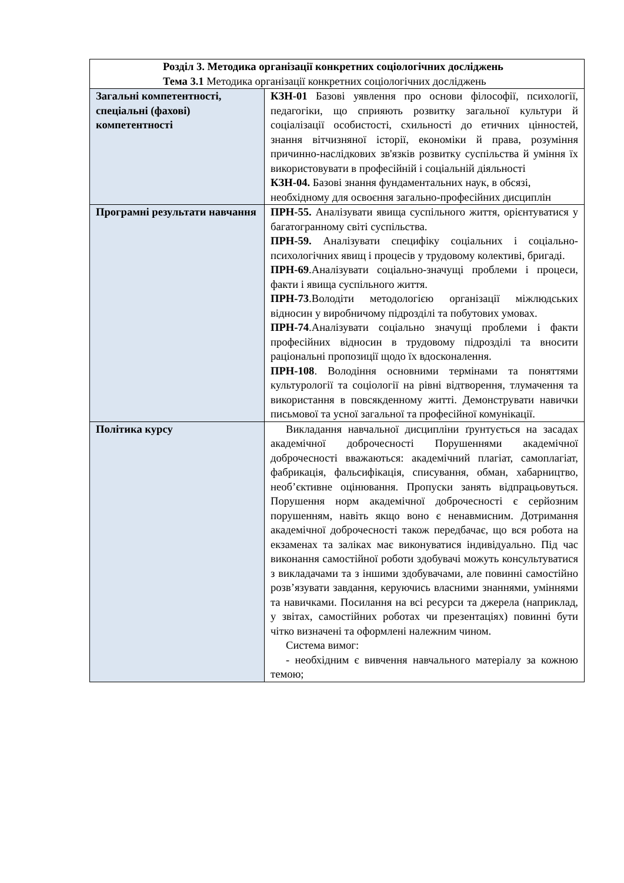| Розділ 3. Методика організації конкретних соціологічних досліджень Тема 3.1 Методика організації конкретних соціологічних досліджень | |
| Загальні компетентності, спеціальні (фахові) компетентності | КЗН-01 Базові уявлення про основи філософії, психології, педагогіки, що сприяють розвитку загальної культури й соціалізації особистості, схильності до етичних цінностей, знання вітчизняної історії, економіки й права, розуміння причинно-наслідкових зв'язків розвитку суспільства й уміння їх використовувати в професійній і соціальній діяльності КЗН-04. Базові знання фундаментальних наук, в обсязі, необхідному для освоєння загально-професійних дисциплін |
| Програмні результати навчання | ПРН-55. Аналізувати явища суспільного життя, орієнтуватися у багатогранному світі суспільства. ПРН-59. Аналізувати специфіку соціальних і соціально-психологічних явищ і процесів у трудовому колективі, бригаді. ПРН-69 .Аналізувати соціально-значущі проблеми і процеси, факти і явища суспільного життя. ПРН-73 .Володіти методологією організації міжлюдських відносин у виробничому підрозділі та побутових умовах. ПРН-74 .Аналізувати соціально значущі проблеми і факти професійних відносин в трудовому підрозділі та вносити раціональні пропозиції щодо їх вдосконалення. ПРН-108 . Володіння основними термінами та поняттями культурології та соціології на рівні відтворення, тлумачення та використання в повсякденному житті. Демонструвати навички письмової та усної загальної та професійної комунікації. |
| Політика курсу | Викладання навчальної дисципліни ґрунтується на засадах академічної доброчесності Порушеннями академічної доброчесності вважаються: академічний плагіат, самоплагіат, фабрикація, фальсифікація, списування, обман, хабарництво, необ’єктивне оцінювання. Пропуски занять відпрацьовуться. Порушення норм академічної доброчесності є серйозним порушенням, навіть якщо воно є ненавмисним. Дотримання академічної доброчесності також передбачає, що вся робота на екзаменах та заліках має виконуватися індивідуально. Під час виконання самостійної роботи здобувачі можуть консультуватися з викладачами та з іншими здобувачами, але повинні самостійно розв’язувати завдання, керуючись власними знаннями, уміннями та навичками. Посилання на всі ресурси та джерела (наприклад, у звітах, самостійних роботах чи презентаціях) повинні бути чітко визначені та оформлені належним чином. Система вимог: - необхідним є вивчення навчального матеріалу за кожною темою; |